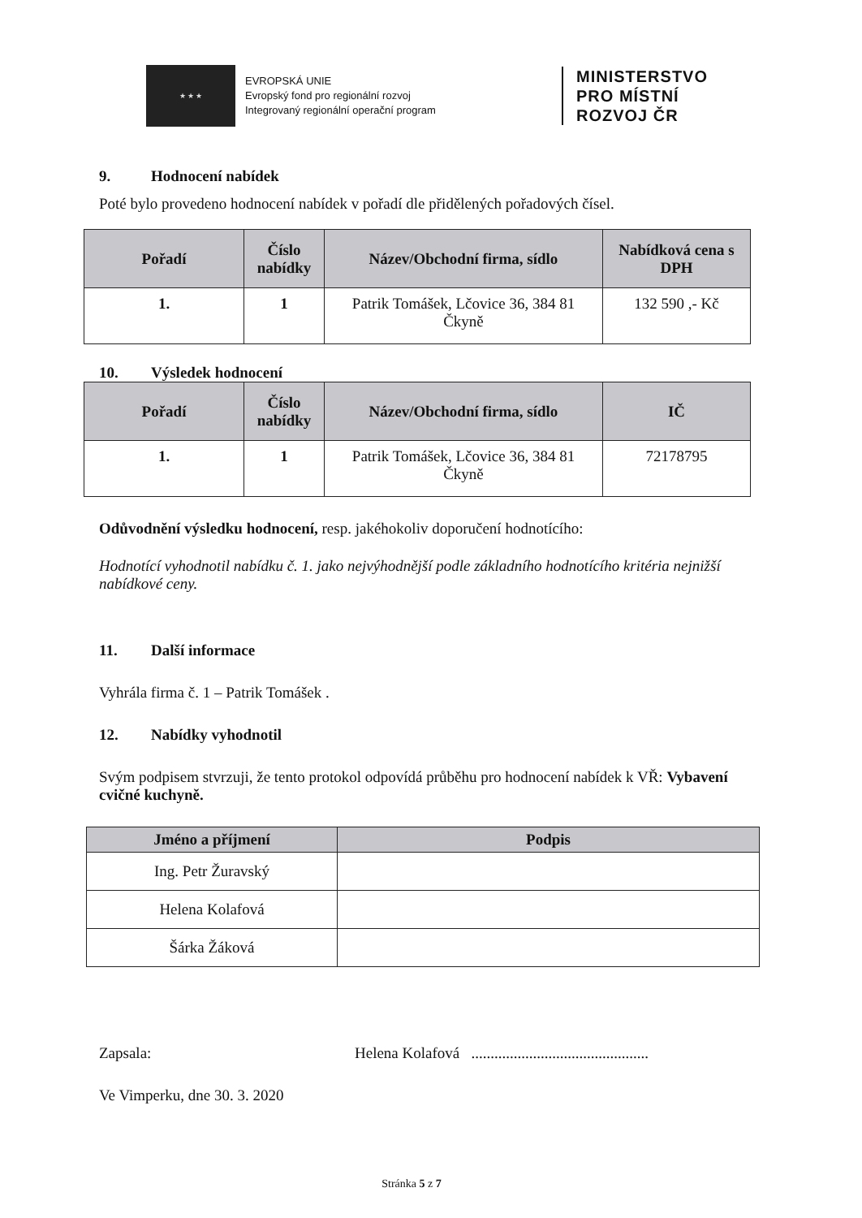★ ★ ★
EVROPSKÁ UNIE
Evropský fond pro regionální rozvoj
Integrovaný regionální operační program
MINISTERSTVO
PRO MÍSTNÍ
ROZVOJ ČR
9. Hodnocení nabídek
Poté bylo provedeno hodnocení nabídek v pořadí dle přidělených pořadových čísel.
| Pořadí | Číslo nabídky | Název/Obchodní firma, sídlo | Nabídková cena s DPH |
| --- | --- | --- | --- |
| 1. | 1 | Patrik Tomášek, Lčovice 36, 384 81 Čkyně | 132 590 ,- Kč |
10. Výsledek hodnocení
| Pořadí | Číslo nabídky | Název/Obchodní firma, sídlo | IČ |
| --- | --- | --- | --- |
| 1. | 1 | Patrik Tomášek, Lčovice 36, 384 81 Čkyně | 72178795 |
Odůvodnění výsledku hodnocení, resp. jakéhokoliv doporučení hodnotícího:
Hodnotící vyhodnotil nabídku č. 1. jako nejvýhodnější podle základního hodnotícího kritéria nejnižší nabídkové ceny.
11. Další informace
Vyhrála firma č. 1 – Patrik Tomášek .
12. Nabídky vyhodnotil
Svým podpisem stvrzuji, že tento protokol odpovídá průběhu pro hodnocení nabídek k VŘ: Vybavení cvičné kuchyně.
| Jméno a příjmení | Podpis |
| --- | --- |
| Ing. Petr Žuravský | |
| Helena Kolafová | |
| Šárka Žáková | |
Zapsala: Helena Kolafová ..............................................
Ve Vimperku, dne 30. 3. 2020
Stránka 5 z 7